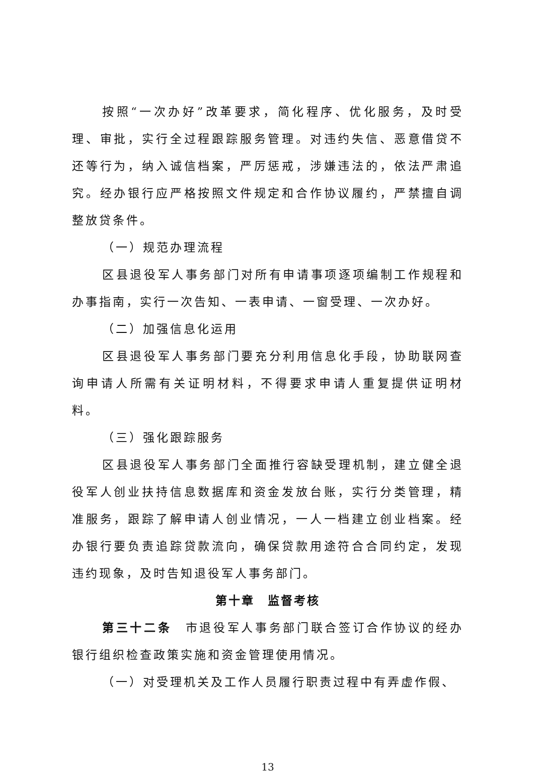按照“一次办好”改革要求，简化程序、优化服务，及时受理、审批，实行全过程跟踪服务管理。对违约失信、恶意借贷不还等行为，纳入诚信档案，严厉惩戒，涉嫌违法的，依法严肃追究。经办银行应严格按照文件规定和合作协议履约，严禁擅自调整放贷条件。
（一）规范办理流程
区县退役军人事务部门对所有申请事项逐项编制工作规程和办事指南，实行一次告知、一表申请、一窗受理、一次办好。
（二）加强信息化运用
区县退役军人事务部门要充分利用信息化手段，协助联网查询申请人所需有关证明材料，不得要求申请人重复提供证明材料。
（三）强化跟踪服务
区县退役军人事务部门全面推行容缺受理机制，建立健全退役军人创业扶持信息数据库和资金发放台账，实行分类管理，精准服务，跟踪了解申请人创业情况，一人一档建立创业档案。经办银行要负责追踪贷款流向，确保贷款用途符合合同约定，发现违约现象，及时告知退役军人事务部门。
第十章　监督考核
第三十二条　市退役军人事务部门联合签订合作协议的经办银行组织检查政策实施和资金管理使用情况。
（一）对受理机关及工作人员履行职责过程中有弄虚作假、
13